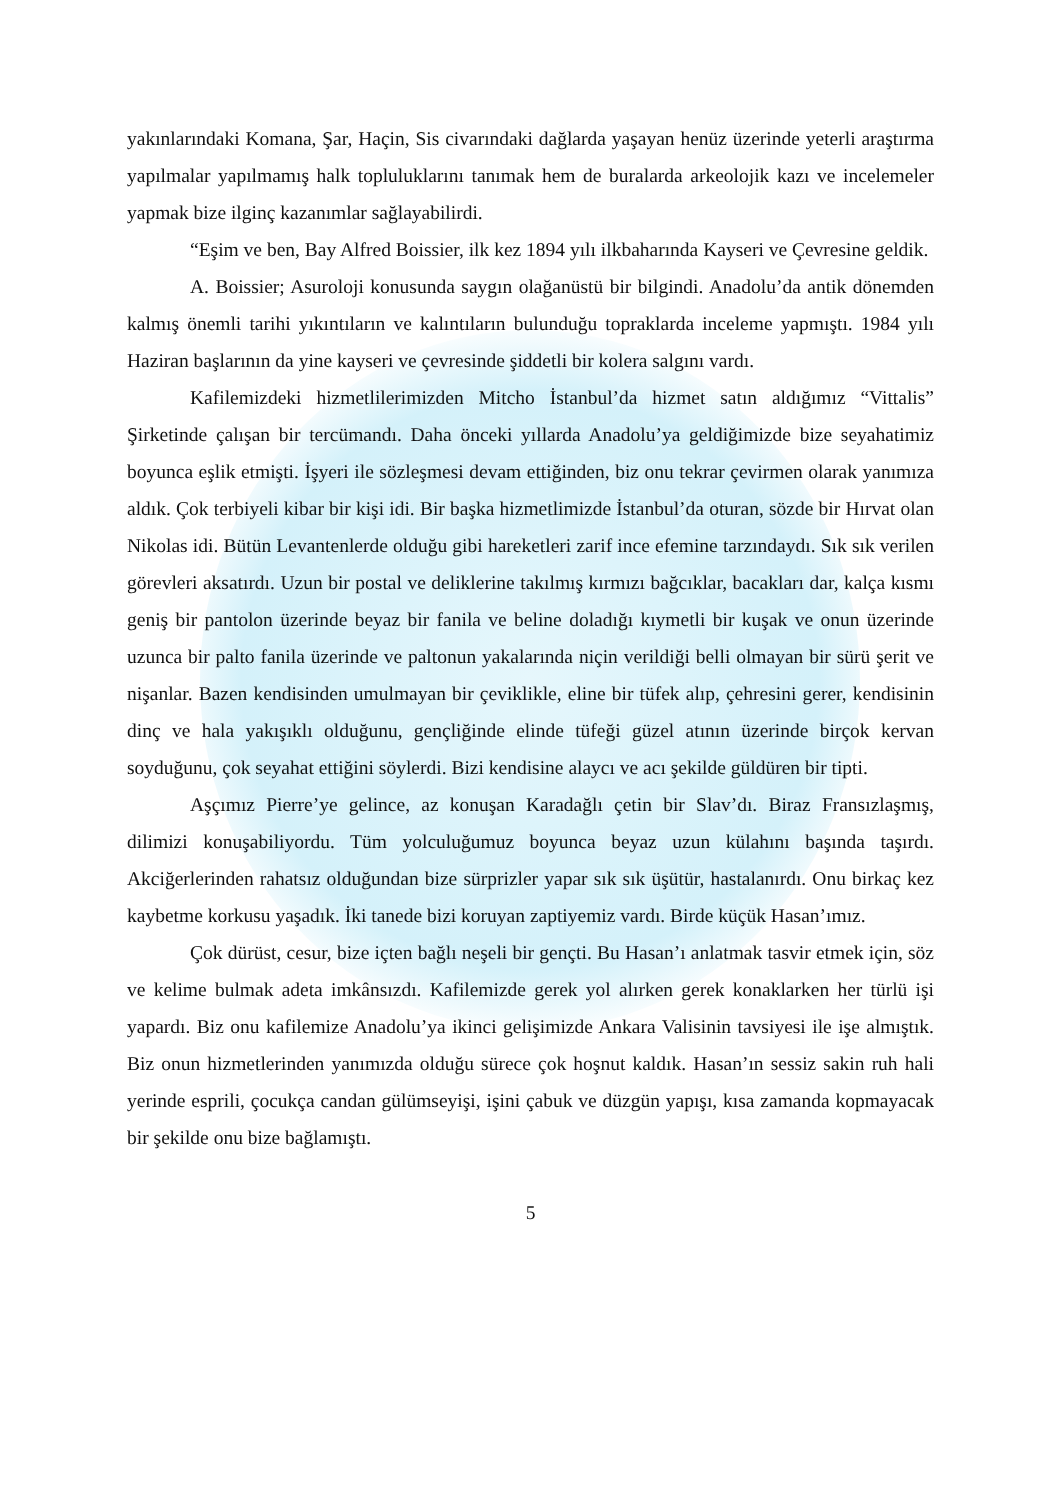yakınlarındaki Komana, Şar, Haçin, Sis civarındaki dağlarda yaşayan henüz üzerinde yeterli araştırma yapılmalar yapılmamış halk topluluklarını tanımak hem de buralarda arkeolojik kazı ve incelemeler yapmak bize ilginç kazanımlar sağlayabilirdi.
“Eşim ve ben, Bay Alfred Boissier, ilk kez 1894 yılı ilkbaharında Kayseri ve Çevresine geldik.
A. Boissier; Asuroloji konusunda saygın olağanüstü bir bilgindi. Anadolu’da antik dönemden kalmış önemli tarihi yıkıntıların ve kalıntıların bulunduğu topraklarda inceleme yapmıştı. 1984 yılı Haziran başlarının da yine kayseri ve çevresinde şiddetli bir kolera salgını vardı.
Kafilemizdeki hizmetlilerimizden Mitcho İstanbul’da hizmet satın aldığımız “Vittalis” Şirketinde çalışan bir tercümandı. Daha önceki yıllarda Anadolu’ya geldiğimizde bize seyahatimiz boyunca eşlik etmişti. İşyeri ile sözleşmesi devam ettiğinden, biz onu tekrar çevirmen olarak yanımıza aldık. Çok terbiyeli kibar bir kişi idi. Bir başka hizmetlimizde İstanbul’da oturan, sözde bir Hırvat olan Nikolas idi. Bütün Levantenlerde olduğu gibi hareketleri zarif ince efemine tarzındaydı. Sık sık verilen görevleri aksatırdı. Uzun bir postal ve deliklerine takılmış kırmızı bağcıklar, bacakları dar, kalça kısmı geniş bir pantolon üzerinde beyaz bir fanila ve beline doladığı kıymetli bir kuşak ve onun üzerinde uzunca bir palto fanila üzerinde ve paltonun yakalarında niçin verildiği belli olmayan bir sürü şerit ve nişanlar. Bazen kendisinden umulmayan bir çeviklikle, eline bir tüfek alıp, çehresini gerer, kendisinin dinç ve hala yakışıklı olduğunu, gençliğinde elinde tüfeği güzel atının üzerinde birçok kervan soyduğunu, çok seyahat ettiğini söylerdi. Bizi kendisine alaycı ve acı şekilde güldüren bir tipti.
Aşçımız Pierre’ye gelince, az konuşan Karadağlı çetin bir Slav’dı. Biraz Fransızlaşmış, dilimizi konuşabiliyordu. Tüm yolculuğumuz boyunca beyaz uzun külahını başında taşırdı. Akciğerlerinden rahatsız olduğundan bize sürprizler yapar sık sık üşütür, hastalanırdı. Onu birkaç kez kaybetme korkusu yaşadık. İki tanede bizi koruyan zaptiyemiz vardı. Birde küçük Hasan’ımız.
Çok dürüst, cesur, bize içten bağlı neşeli bir gençti. Bu Hasan’ı anlatmak tasvir etmek için, söz ve kelime bulmak adeta imkânsızdı. Kafilemizde gerek yol alırken gerek konaklarken her türlü işi yapardı. Biz onu kafilemize Anadolu’ya ikinci gelişimizde Ankara Valisinin tavsiyesi ile işe almıştık. Biz onun hizmetlerinden yanımızda olduğu sürece çok hoşnut kaldık. Hasan’ın sessiz sakin ruh hali yerinde esprili, çocukça candan gülümseyişi, işini çabuk ve düzgün yapışı, kısa zamanda kopmayacak bir şekilde onu bize bağlamıştı.
5